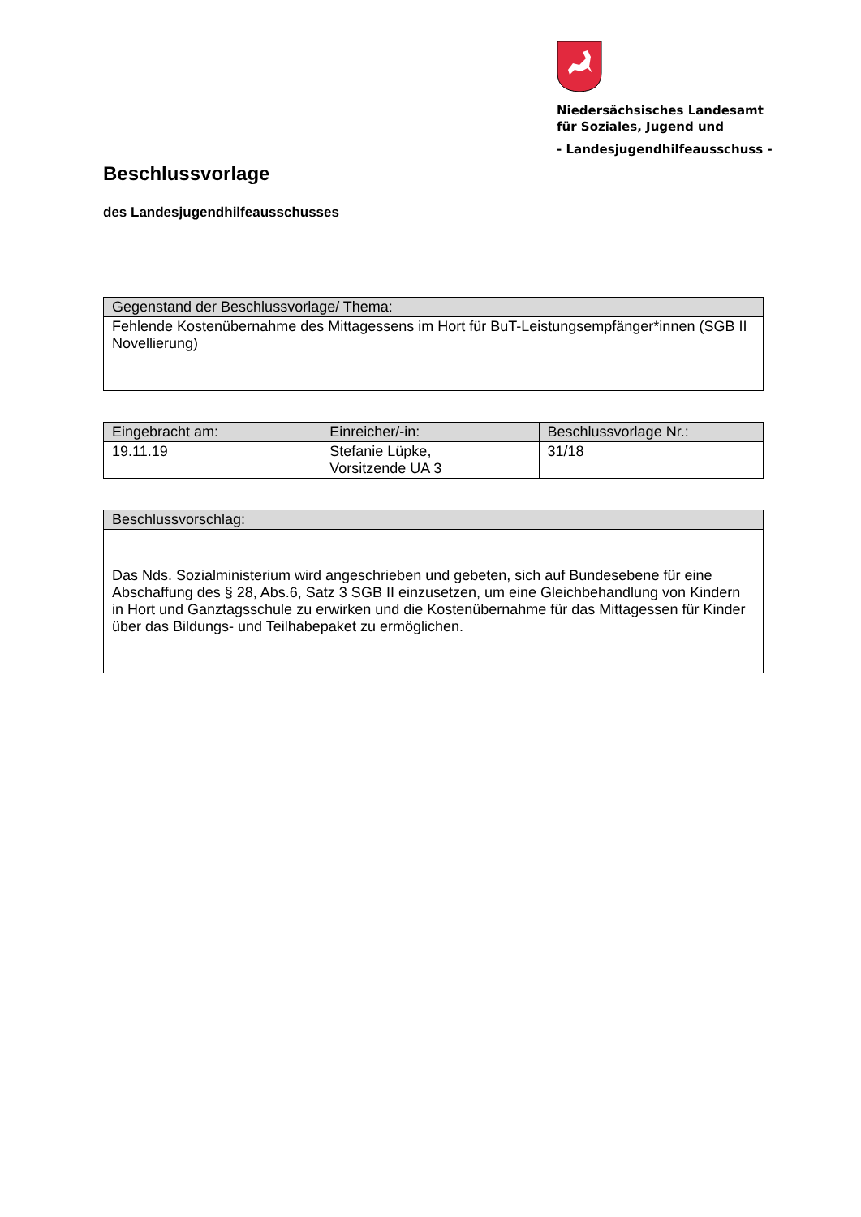Niedersächsisches Landesamt
für Soziales, Jugend und
- Landesjugendhilfeausschuss -
Beschlussvorlage
des Landesjugendhilfeausschusses
| Gegenstand der Beschlussvorlage/ Thema: |
| --- |
| Fehlende Kostenübernahme des Mittagessens im Hort für BuT-Leistungsempfänger*innen (SGB II Novellierung) |
| Eingebracht am: | Einreicher/-in: | Beschlussvorlage Nr.: |
| --- | --- | --- |
| 19.11.19 | Stefanie Lüpke, Vorsitzende UA 3 | 31/18 |
| Beschlussvorschlag: |
| --- |
| Das Nds. Sozialministerium wird angeschrieben und gebeten, sich auf Bundesebene für eine Abschaffung des § 28, Abs.6, Satz 3 SGB II einzusetzen, um eine Gleichbehandlung von Kindern in Hort und Ganztagsschule zu erwirken und die Kostenübernahme für das Mittagessen für Kinder über das Bildungs- und Teilhabepaket zu ermöglichen. |